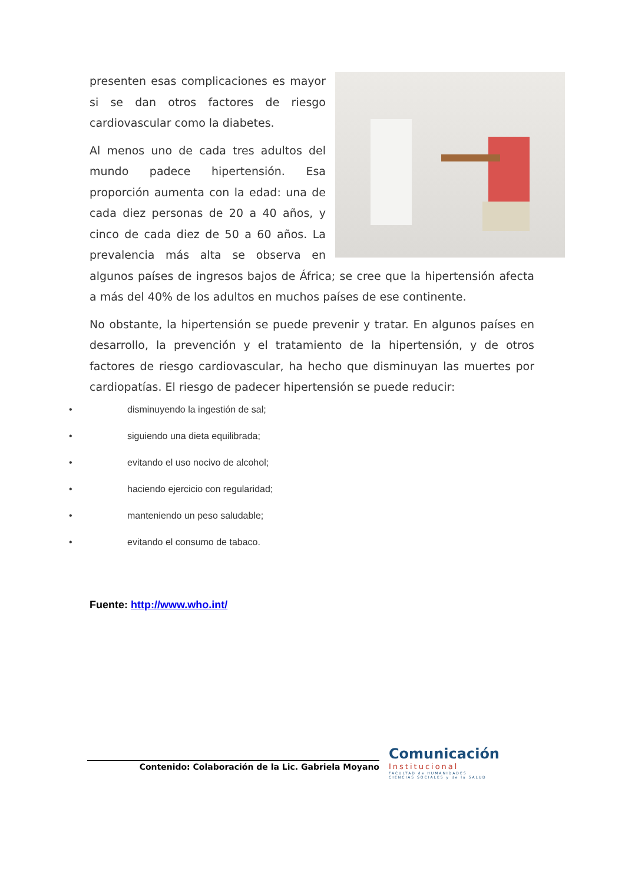presenten esas complicaciones es mayor si se dan otros factores de riesgo cardiovascular como la diabetes.
Al menos uno de cada tres adultos del mundo padece hipertensión. Esa proporción aumenta con la edad: una de cada diez personas de 20 a 40 años, y cinco de cada diez de 50 a 60 años. La prevalencia más alta se observa en algunos países de ingresos bajos de África; se cree que la hipertensión afecta a más del 40% de los adultos en muchos países de ese continente.
No obstante, la hipertensión se puede prevenir y tratar. En algunos países en desarrollo, la prevención y el tratamiento de la hipertensión, y de otros factores de riesgo cardiovascular, ha hecho que disminuyan las muertes por cardiopatías. El riesgo de padecer hipertensión se puede reducir:
• disminuyendo la ingestión de sal;
• siguiendo una dieta equilibrada;
• evitando el uso nocivo de alcohol;
• haciendo ejercicio con regularidad;
• manteniendo un peso saludable;
• evitando el consumo de tabaco.
Fuente: http://www.who.int/
Contenido: Colaboración de la Lic. Gabriela Moyano
Comunicación
Institucional
FACULTAD de HUMANIDADES
CIENCIAS SOCIALES y de la SALUD